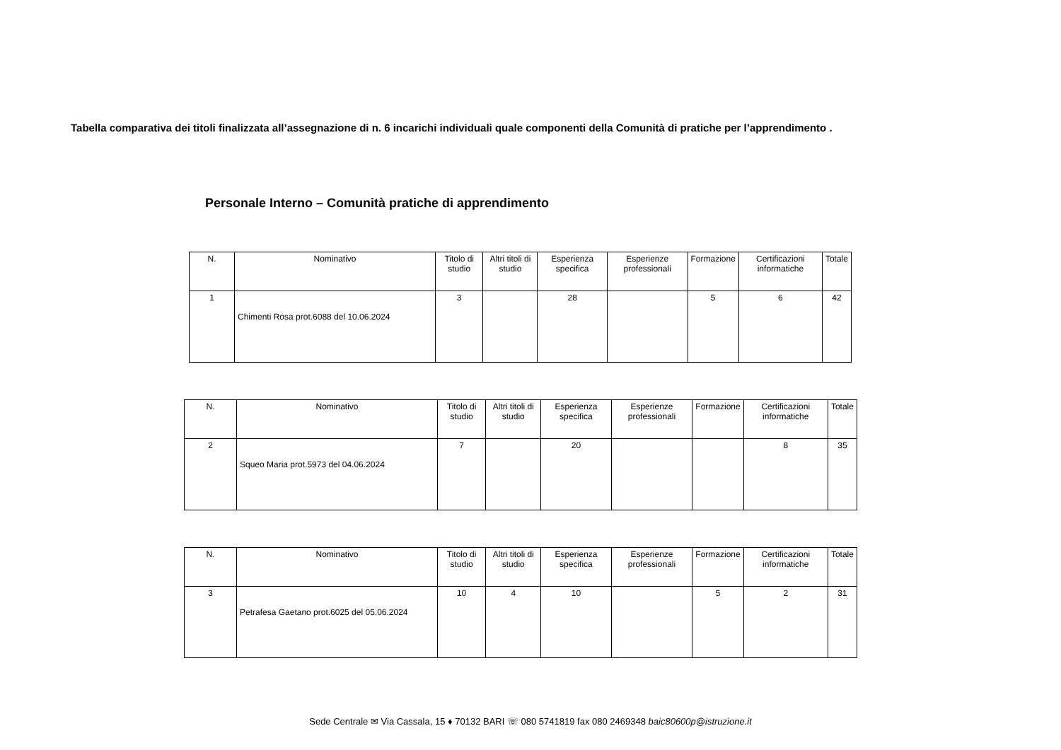Tabella comparativa dei titoli finalizzata all’assegnazione di n. 6 incarichi individuali quale componenti della Comunità di pratiche per l’apprendimento .
Personale Interno – Comunità pratiche di apprendimento
| N. | Nominativo | Titolo di studio | Altri titoli di studio | Esperienza specifica | Esperienze professionali | Formazione | Certificazioni informatiche | Totale |
| --- | --- | --- | --- | --- | --- | --- | --- | --- |
| 1 | Chimenti Rosa prot.6088 del 10.06.2024 | 3 | | 28 | | 5 | 6 | 42 |
| N. | Nominativo | Titolo di studio | Altri titoli di studio | Esperienza specifica | Esperienze professionali | Formazione | Certificazioni informatiche | Totale |
| --- | --- | --- | --- | --- | --- | --- | --- | --- |
| 2 | Squeo Maria prot.5973 del 04.06.2024 | 7 | | 20 | | | 8 | 35 |
| N. | Nominativo | Titolo di studio | Altri titoli di studio | Esperienza specifica | Esperienze professionali | Formazione | Certificazioni informatiche | Totale |
| --- | --- | --- | --- | --- | --- | --- | --- | --- |
| 3 | Petrafesa Gaetano prot.6025 del 05.06.2024 | 10 | 4 | 10 | | 5 | 2 | 31 |
Sede Centrale ✉ Via Cassala, 15 ♦ 70132 BARI ☏ 080 5741819 fax 080 2469348 baic80600p@istruzione.it